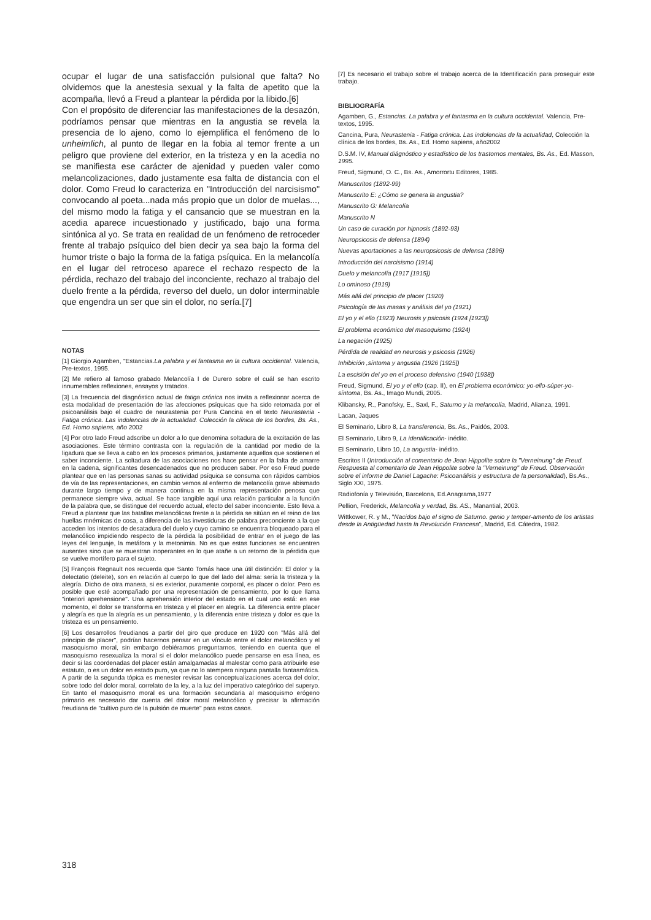ocupar el lugar de una satisfacción pulsional que falta? No olvidemos que la anestesia sexual y la falta de apetito que la acompaña, llevó a Freud a plantear la pérdida por la libido.[6]
Con el propósito de diferenciar las manifestaciones de la desazón, podríamos pensar que mientras en la angustia se revela la presencia de lo ajeno, como lo ejemplifica el fenómeno de lo unheimlich, al punto de llegar en la fobia al temor frente a un peligro que proviene del exterior, en la tristeza y en la acedia no se manifiesta ese carácter de ajenidad y pueden valer como melancolizaciones, dado justamente esa falta de distancia con el dolor. Como Freud lo caracteriza en "Introducción del narcisismo" convocando al poeta...nada más propio que un dolor de muelas..., del mismo modo la fatiga y el cansancio que se muestran en la acedia aparece incuestionado y justificado, bajo una forma sintónica al yo. Se trata en realidad de un fenómeno de retroceder frente al trabajo psíquico del bien decir ya sea bajo la forma del humor triste o bajo la forma de la fatiga psíquica. En la melancolía en el lugar del retroceso aparece el rechazo respecto de la pérdida, rechazo del trabajo del inconciente, rechazo al trabajo del duelo frente a la pérdida, reverso del duelo, un dolor interminable que engendra un ser que sin el dolor, no sería.[7]
NOTAS
[1] Giorgio Agamben, "Estancias.La palabra y el fantasma en la cultura occidental. Valencia, Pre-textos, 1995.
[2] Me refiero al famoso grabado Melancolía I de Durero sobre el cuál se han escrito innumerables reflexiones, ensayos y tratados.
[3] La frecuencia del diagnóstico actual de fatiga crónica nos invita a reflexionar acerca de esta modalidad de presentación de las afecciones psíquicas que ha sido retomada por el psicoanálisis bajo el cuadro de neurastenia por Pura Cancina en el texto Neurastenia - Fatiga crónica. Las indolencias de la actualidad. Colección la clínica de los bordes, Bs. As., Ed. Homo sapiens, año 2002
[4] Por otro lado Freud adscribe un dolor a lo que denomina soltadura de la excitación de las asociaciones. Este término contrasta con la regulación de la cantidad por medio de la ligadura que se lleva a cabo en los procesos primarios, justamente aquellos que sostienen el saber inconciente. La soltadura de las asociaciones nos hace pensar en la falta de amarre en la cadena, significantes desencadenados que no producen saber. Por eso Freud puede plantear que en las personas sanas su actividad psíquica se consuma con rápidos cambios de vía de las representaciones, en cambio vemos al enfermo de melancolía grave abismado durante largo tiempo y de manera continua en la misma representación penosa que permanece siempre viva, actual. Se hace tangible aquí una relación particular a la función de la palabra que, se distingue del recuerdo actual, efecto del saber inconciente. Esto lleva a Freud a plantear que las batallas melancólicas frente a la pérdida se sitúan en el reino de las huellas mnémicas de cosa, a diferencia de las investiduras de palabra preconciente a la que acceden los intentos de desatadura del duelo y cuyo camino se encuentra bloqueado para el melancólico impidiendo respecto de la pérdida la posibilidad de entrar en el juego de las leyes del lenguaje, la metáfora y la metonimia. No es que estas funciones se encuentren ausentes sino que se muestran inoperantes en lo que atañe a un retorno de la pérdida que se vuelve mortífero para el sujeto.
[5] François Regnault nos recuerda que Santo Tomás hace una útil distinción: El dolor y la delectatio (deleite), son en relación al cuerpo lo que del lado del alma: sería la tristeza y la alegría. Dicho de otra manera, si es exterior, puramente corporal, es placer o dolor. Pero es posible que esté acompañado por una representación de pensamiento, por lo que llama "interiori aprehensione". Una aprehensión interior del estado en el cual uno está: en ese momento, el dolor se transforma en tristeza y el placer en alegría. La diferencia entre placer y alegría es que la alegría es un pensamiento, y la diferencia entre tristeza y dolor es que la tristeza es un pensamiento.
[6] Los desarrollos freudianos a partir del giro que produce en 1920 con "Más allá del principio de placer", podrían hacernos pensar en un vínculo entre el dolor melancólico y el masoquismo moral, sin embargo debiéramos preguntarnos, teniendo en cuenta que el masoquismo resexualiza la moral si el dolor melancólico puede pensarse en esa línea, es decir si las coordenadas del placer están amalgamadas al malestar como para atribuirle ese estatuto, o es un dolor en estado puro, ya que no lo atempera ninguna pantalla fantasmática. A partir de la segunda tópica es menester revisar las conceptualizaciones acerca del dolor, sobre todo del dolor moral, correlato de la ley, a la luz del imperativo categórico del superyo. En tanto el masoquismo moral es una formación secundaria al masoquismo erógeno primario es necesario dar cuenta del dolor moral melancólico y precisar la afirmación freudiana de "cultivo puro de la pulsión de muerte" para estos casos.
[7] Es necesario el trabajo sobre el trabajo acerca de la Identificación para proseguir este trabajo.
BIBLIOGRAFÍA
Agamben, G., Estancias. La palabra y el fantasma en la cultura occidental. Valencia, Pre-textos, 1995.
Cancina, Pura, Neurastenia - Fatiga crónica. Las indolencias de la actualidad, Colección la clínica de los bordes, Bs. As., Ed. Homo sapiens, año2002
D.S.M. IV, Manual diágnóstico y estadístico de los trastornos mentales, Bs. As., Ed. Masson, 1995.
Freud, Sigmund, O. C., Bs. As., Amorrortu Editores, 1985.
Manuscritos (1892-99)
Manuscrito E: ¿Cómo se genera la angustia?
Manuscrito G: Melancolía
Manuscrito N
Un caso de curación por hipnosis (1892-93)
Neuropsicosis de defensa (1894)
Nuevas aportaciones a las neuropsicosis de defensa (1896)
Introducción del narcisismo (1914)
Duelo y melancolía (1917 [1915])
Lo ominoso (1919)
Más allá del principio de placer (1920)
Psicología de las masas y análisis del yo (1921)
El yo y el ello (1923) Neurosis y psicosis (1924 [1923])
El problema económico del masoquismo (1924)
La negación (1925)
Pérdida de realidad en neurosis y psicosis (1926)
Inhibición ,síntoma y angustia (1926 [1925])
La escisión del yo en el proceso defensivo (1940 [1938])
Freud, Sigmund, El yo y el ello (cap. II), en El problema económico: yo-ello-súper-yo-síntoma, Bs. As., Imago Mundi, 2005.
Klibansky, R., Panofsky, E., Saxl, F., Saturno y la melancolía, Madrid, Alianza, 1991.
Lacan, Jaques
El Seminario, Libro 8, La transferencia, Bs. As., Paidós, 2003.
El Seminario, Libro 9, La identificación- inédito.
El Seminario, Libro 10, La angustia- inédito.
Escritos II (Introducción al comentario de Jean Hippolite sobre la "Verneinung" de Freud. Respuesta al comentario de Jean Hippolite sobre la "Verneinung" de Freud. Observación sobre el informe de Daniel Lagache: Psicoanálisis y estructura de la personalidad), Bs.As., Siglo XXI, 1975.
Radiofonía y Televisión, Barcelona, Ed.Anagrama,1977
Pellion, Frederick, Melancolía y verdad, Bs. AS., Manantial, 2003.
Wittkower, R. y M., "Nacidos bajo el signo de Saturno. genio y temper-amento de los artistas desde la Antigüedad hasta la Revolución Francesa", Madrid, Ed. Cátedra, 1982.
318